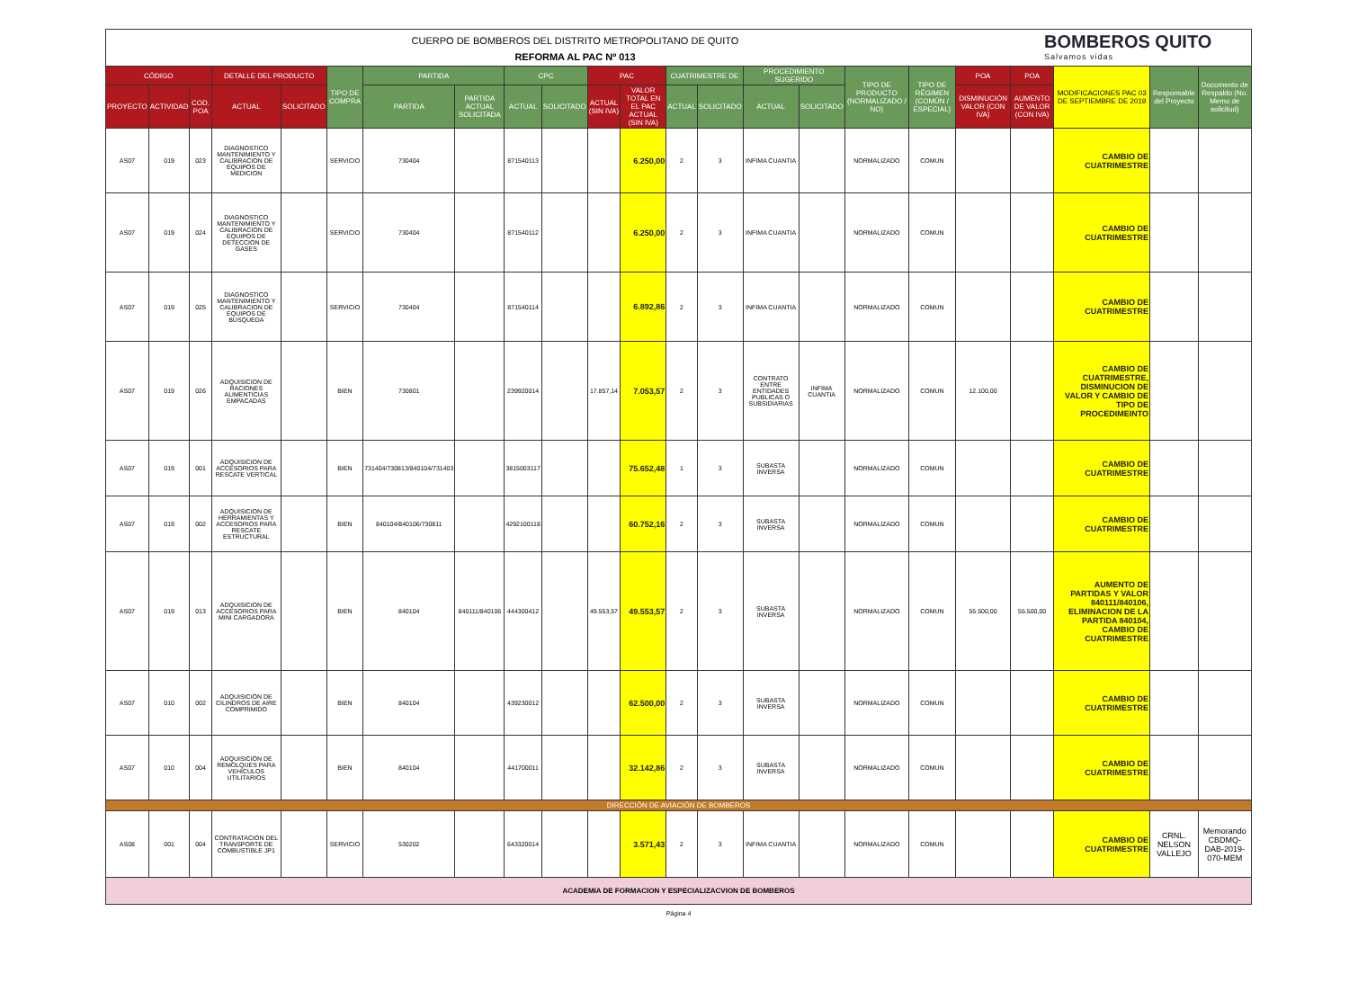CUERPO DE BOMBEROS DEL DISTRITO METROPOLITANO DE QUITO
REFORMA AL PAC Nº 013
BOMBEROS QUITO
Salvamos vidas
| CÓDIGO | | | DETALLE DEL PRODUCTO | | TIPO DE COMPRA | PARTIDA | | CPC | | PAC | | CUATRIMESTRE DE | | PROCEDIMIENTO SUGERIDO | | TIPO DE PRODUCTO (NORMALIZADO / NO) | TIPO DE RÉGIMEN (COMÚN / ESPECIAL) | POA | POA | MODIFICACIONES PAC 03 DE SEPTIEMBRE DE 2019 | Responsable del Proyecto | Documento de Respaldo (No. Memo de solicitud) |
| --- | --- | --- | --- | --- | --- | --- | --- | --- | --- | --- | --- | --- | --- | --- | --- | --- | --- | --- | --- | --- | --- | --- |
| PROYECTO | ACTIVIDAD | COD. POA | ACTUAL | SOLICITADO | | PARTIDA | PARTIDA ACTUAL SOLICITADA | ACTUAL | SOLICITADO | ACTUAL (SIN IVA) | VALOR TOTAL EN EL PAC ACTUAL (SIN IVA) | ACTUAL | SOLICITADO | ACTUAL | SOLICITADO | | | DISMINUCIÓN VALOR (CON IVA) | AUMENTO DE VALOR (CON IVA) | | | |
| AS07 | 019 | 023 | DIAGNOSTICO MANTENIMIENTO Y CALIBRACION DE EQUIPOS DE MEDICION | | SERVICIO | 730404 | | 871540113 | | | 6.250,00 | 2 | 3 | INFIMA CUANTIA | | NORMALIZADO | COMUN | | | CAMBIO DE CUATRIMESTRE | | |
| AS07 | 019 | 024 | DIAGNOSTICO MANTENIMIENTO Y CALIBRACION DE EQUIPOS DE DETECCION DE GASES | | SERVICIO | 730404 | | 871540112 | | | 6.250,00 | 2 | 3 | INFIMA CUANTIA | | NORMALIZADO | COMUN | | | CAMBIO DE CUATRIMESTRE | | |
| AS07 | 019 | 025 | DIAGNOSTICO MANTENIMIENTO Y CALIBRACION DE EQUIPOS DE BUSQUEDA | | SERVICIO | 730404 | | 871540114 | | | 6.892,86 | 2 | 3 | INFIMA CUANTIA | | NORMALIZADO | COMUN | | | CAMBIO DE CUATRIMESTRE | | |
| AS07 | 019 | 026 | ADQUISICION DE RACIONES ALIMENTICIAS EMPACADAS | | BIEN | 730801 | | 239920014 | | 17.857,14 | 7.053,57 | 2 | 3 | CONTRATO ENTRE ENTIDADES PUBLICAS O SUBSIDIARIAS | INFIMA CUANTIA | NORMALIZADO | COMUN | 12.100,00 | | CAMBIO DE CUATRIMESTRE, DISMINUCION DE VALOR Y CAMBIO DE TIPO DE PROCEDIMEINTO | | |
| AS07 | 019 | 001 | ADQUISICION DE ACCESORIOS PARA RESCATE VERTICAL | | BIEN | 731404/730813/840104/731403 | | 3815003117 | | | 75.652,48 | 1 | 3 | SUBASTA INVERSA | | NORMALIZADO | COMUN | | | CAMBIO DE CUATRIMESTRE | | |
| AS07 | 019 | 002 | ADQUISICION DE HERRAMIENTAS Y ACCESORIOS PARA RESCATE ESTRUCTURAL | | BIEN | 840104/840106/730811 | | 4292100118 | | | 60.752,16 | 2 | 3 | SUBASTA INVERSA | | NORMALIZADO | COMUN | | | CAMBIO DE CUATRIMESTRE | | |
| AS07 | 019 | 013 | ADQUISICION DE ACCESORIOS PARA MINI CARGADORA | | BIEN | 840104 | 840111/840106 | 444300412 | | 49.553,57 | 49.553,57 | 2 | 3 | SUBASTA INVERSA | | NORMALIZADO | COMUN | 55.500,00 | 55.500,00 | AUMENTO DE PARTIDAS Y VALOR 840111/840106, ELIMINACION DE LA PARTIDA 840104, CAMBIO DE CUATRIMESTRE | | |
| AS07 | 010 | 002 | ADQUISICIÓN DE CILINDROS DE AIRE COMPRIMIDO | | BIEN | 840104 | | 439230012 | | | 62.500,00 | 2 | 3 | SUBASTA INVERSA | | NORMALIZADO | COMUN | | | CAMBIO DE CUATRIMESTRE | | |
| AS07 | 010 | 004 | ADQUISICIÓN DE REMOLQUES PARA VEHÍCULOS UTILITARIOS | | BIEN | 840104 | | 441700011 | | | 32.142,86 | 2 | 3 | SUBASTA INVERSA | | NORMALIZADO | COMUN | | | CAMBIO DE CUATRIMESTRE | | |
| DIRECCIÓN DE AVIACIÓN DE BOMBEROS | | | | | | | | | | | | | | | | | | | | | | |
| AS08 | 001 | 004 | CONTRATACION DEL TRANSPORTE DE COMBUSTIBLE JP1 | | SERVICIO | 530202 | | 643320014 | | | 3.571,43 | 2 | 3 | INFIMA CUANTIA | | NORMALIZADO | COMUN | | | CAMBIO DE CUATRIMESTRE | CRNL. NELSON VALLEJO | Memorando CBDMQ-DAB-2019-070-MEM |
| ACADEMIA DE FORMACION Y ESPECIALIZACVION DE BOMBEROS | | | | | | | | | | | | | | | | | | | | | | |
Página 4